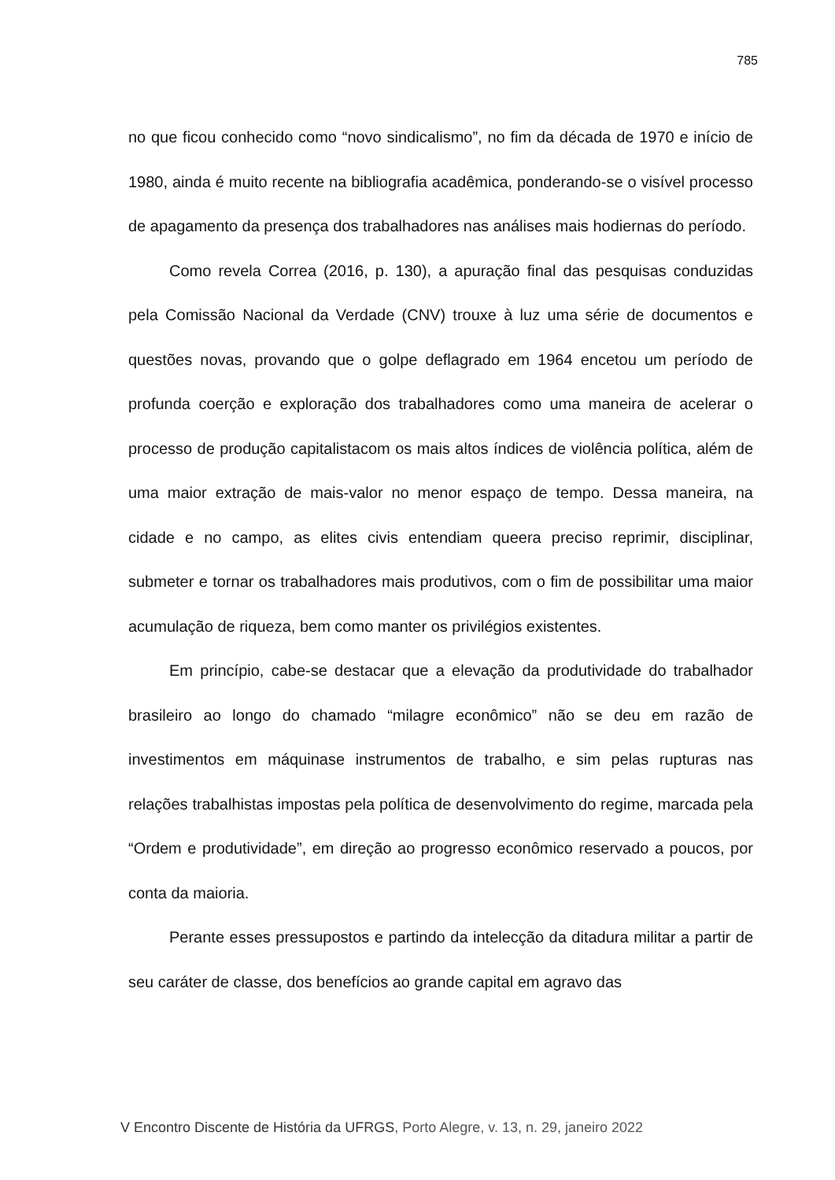785
no que ficou conhecido como “novo sindicalismo”, no fim da década de 1970 e início de 1980, ainda é muito recente na bibliografia acadêmica, ponderando-se o visível processo de apagamento da presença dos trabalhadores nas análises mais hodiernas do período.
Como revela Correa (2016, p. 130), a apuração final das pesquisas conduzidas pela Comissão Nacional da Verdade (CNV) trouxe à luz uma série de documentos e questões novas, provando que o golpe deflagrado em 1964 encetou um período de profunda coerção e exploração dos trabalhadores como uma maneira de acelerar o processo de produção capitalistacom os mais altos índices de violência política, além de uma maior extração de mais-valor no menor espaço de tempo. Dessa maneira, na cidade e no campo, as elites civis entendiam queera preciso reprimir, disciplinar, submeter e tornar os trabalhadores mais produtivos, com o fim de possibilitar uma maior acumulação de riqueza, bem como manter os privilégios existentes.
Em princípio, cabe-se destacar que a elevação da produtividade do trabalhador brasileiro ao longo do chamado “milagre econômico” não se deu em razão de investimentos em máquinase instrumentos de trabalho, e sim pelas rupturas nas relações trabalhistas impostas pela política de desenvolvimento do regime, marcada pela “Ordem e produtividade”, em direção ao progresso econômico reservado a poucos, por conta da maioria.
Perante esses pressupostos e partindo da intelecção da ditadura militar a partir de seu caráter de classe, dos benefícios ao grande capital em agravo das
V Encontro Discente de História da UFRGS, Porto Alegre, v. 13, n. 29, janeiro 2022